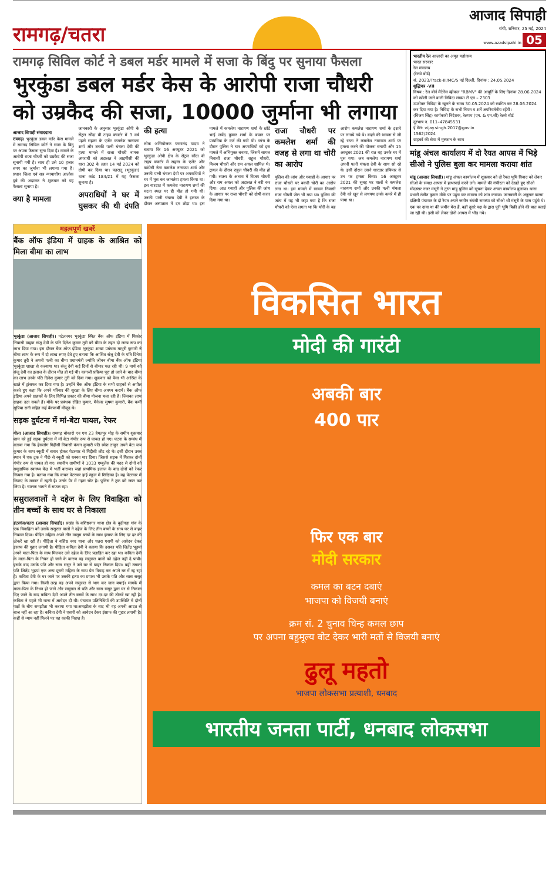रामगढ़/चतरा
आजाद सिपाही
रांची, शनिवार, 25 मई, 2024
www.azadsipahi.in 05
रामगढ़ सिविल कोर्ट ने डबल मर्डर मामले में सजा के बिंदु पर सुनाया फैसला
भुरकुंडा डबल मर्डर केस के आरोपी राजा चौधरी को उम्रकैद की सजा, 10000 जुर्माना भी लगाया
आजाद सिपाही संवाददाता
रामगढ़। भुरकुंडा डबल मर्डर केस मामले में रामगढ़ सिविल कोर्ट ने सजा के बिंदु पर अपना फैसला सुना दिया है। मामले के आरोपी राजा चौधरी को उम्रकैद की सजा सुनायी गयी है। साथ ही उसे 10 हजार रुपए का जुर्माना भी लगाया गया है। प्रधान जिला एवं सत्र न्यायाधीश आलोक दुबे की अदालत ने शुक्रवार को यह फैसला सुनाया है।
क्या है मामला
जानकारी के अनुसार भुरकुंडा ओपी के सेंट्रल सौंदा बी टाइप क्वार्टर में 3 वर्ष पहले सहारा के एजेंट कमलेश नारायण शर्मा और उनकी पत्नी चंचला देवी की हत्या मामले में राजा चौधरी नामक अपराधी को अदालत ने आइपीसी की धारा 302 के तहत 14 मई 2024 को दोषी कर दिया था। पतरातू (भुरकुंडा) थाना कांड 184/21 में यह फैसला सुनाया है।
अपराधियों ने घर में घुसकर की थी दंपति की हत्या
लोक अभियोजक परमानंद यादव ने बताया कि 16 अक्टूबर 2021 को भुरकुंडा ओपी क्षेत्र के सेंट्रल सौंदा बी टाइप क्वार्टर में सहारा के एजेंट और कांग्रेसी नेता कमलेश नारायण शर्मा और उनकी पत्नी चंचला देवी पर अपराधियों ने घर में घुस कर जानलेवा हमला किया था। इस वारदात में कमलेश नारायण शर्मा की घटना स्थल पर ही मौत हो गयी थी। उनकी पत्नी चंचला देवी ने इलाज के दौरान अस्पताल में दम तोड़ा था। इस मामले में कमलेश नारायण शर्मा के छोटे भाई जयेंद्र कुमार शर्मा के बयान पर प्राथमिक के दर्ज की गयी थी। जांच के दौरान पुलिस ने चार अपराधियों को इस मामले में अभियुक्त बनाया, जिसमें सायल निवासी राजा चौधरी, राहुल चौधरी, विजय चौधरी और राम अचल शामिल थे। ट्रायल के दौरान राहुल चौधरी की मौत हो गयी। साक्ष्य के अभाव में विजय चौधरी और राम अचल को अदालत ने बरी कर दिया। आठ गवाहों और पुलिस की जांच के आधार पर राजा चौधरी को दोषी करार दिया गया था।
राजा चौधरी पर कमलेश शर्मा की वजह से लगा था चोरी का आरोप
पुलिस की जांच और गवाहों के आधार पर राजा चौधरी पर बकरी चोरी का आरोप लगा था। इस मामले में सायल निवासी राजा चौधरी जेल भी गया था। पुलिस की जांच में यह भी कहा गया है कि राजा चौधरी को ऐसा लगता था कि चोरी के यह आरोप कमलेश नारायण शर्मा के इशारे पर लगाये गये थे। बदले की भावना से जी रहे राजा ने कमलेश नारायण शर्मा पर हमला करने की योजना बनायी और 15 अक्टूबर 2021 की रात वह उनके घर में घुस गया। जब कमलेश नारायण शर्मा अपनी पत्नी चंचला देवी के साथ सो रहे थे। इसी दौरान उसने धारदार हथियार से उन पर हमला किया। 16 अक्टूबर 2021 की सुबह घर वालों ने कमलेश नारायण शर्मा और उनकी पत्नी चंचला देवी को खून से लथपथ उनके कमरे में ही पाया था।
भारतीय रेल आज़ादी का अमृत महोत्सव
भारत सरकार
रेल मंत्रालय
(रेलवे बोर्ड)
सं. 2023/Track-III/MC/5 नई दिल्ली, दिनांक : 24.05.2024
शुद्धिपत्र -VII
विषय : रेल बोर्न मैंटेनेंस व्हीकल "RBMV" की आपूर्ति के लिए दिनांक 28.06.2024 को खोली जाने वाली निविदा संख्या टी एम – 2303
उपरोक्त निविदा के खुलने के समय 30.05.2024 को स्थगित कर 28.06.2024 कर दिया गया है। निविदा के सभी नियम व शर्तें अपरिवर्तनीय रहेंगी।
(विजय सिंह) कार्यकारी निदेशक, रेलपथ (एम. & एम.सी) रेलवे बोर्ड
दूरभाष न. 011–47845531
ई मेल: vijay.singh.2017@gov.in
1562/2024
ग्राहकों की सेवा में मुस्कान के साथ
मांडू अंचल कार्यालय में दो रैयत आपस में भिड़े सीओ ने पुलिस बुला कर मामला कराया शांत
मांडू (आजाद सिपाही)। मांडू अंचल कार्यालय में शुक्रवार को दो रैयत भूमि विवाद को लेकर सीओ के समक्ष आपस में हाथापाई करने लगे। मामले की गंभीरता को देखते हुए सीओ मोदस्सर नजर मंसूरी ने तुरंत मांडू पुलिस को सूचना देकर अंचल कार्यालय बुलाया। थाना प्रभारी रंजीत कुमार मौके पर पहुंच कर मामला को शांत कराया। जानकारी के अनुसार करमा दक्षिणी पंचायत के दो रैयत अपने जमीन संबंधी समस्या को सीओ श्री मंसूरी के पास पहुंचे थे। एक का दावा था की जमीन मेरा हैं, वहीं दूसरे पक्ष के द्वारा पूरी भूमि बिक्री होने की बात बताई जा रही थी। इसी को लेकर दोनो आपस में भीड़ गये।
महत्वपूर्ण खबरें
बैंक ऑफ इंडिया में ग्राहक के आश्रित को मिला बीमा का लाभ
भुरकुंडा (आजाद सिपाही)। पटेलनगर भुरकुंडा स्थित बैंक ऑफ इंडिया में चिकोर निवासी ग्राहक संजू देवी के पति दिनेश कुमार तुरी को बीमा के तहत दो लाख रूप का लाभ दिया गया। इस दौरान बैंक ऑफ इंडिया भुरकुंडा शाखा प्रबंधक माधुरी कुमारी ने बीमा लाभ के रूप में दो लाख रुपए देते हुए बताया कि आश्रित संजू देवी के पति दिनेश कुमार तुरी ने अपनी पत्नी का बीमा प्रधानमंत्री ज्योति जीवन बीमा बैंक ऑफ इंडिया भुरकुंडा शाखा से करवाया था। संजू देवी कई दिनों से बीमार चल रही थी। 9 मार्च को संजू देवी का इलाज के दौरान मौत हो गई थी। कागजी प्रक्रिया पूरा हो जाने के बाद बीमा का लाभ उनके पति दिनेश कुमार तुरी को दिया गया। शुक्रवार को पैसा भी आश्रित के खाते में ट्रांसफर कर दिया गया है। उन्होंने बैंक ऑफ इंडिया के सभी ग्राहकों से अपील करते हुए कहा कि अपने परिवार की सुरक्षा के लिए बीमा अवश्य करायें। बैंक ऑफ इंडिया अपने ग्राहकों के लिए विभिन्न प्रकार की बीमा योजना चला रही है। जिसका लाभ ग्राहक उठा सकते हैं। मौके पर प्रबंधक रोहित कुमार, मैनेजर सुषमा कुमारी, बैंक कर्मी सुप्रिया रानी सहित कई बैंककर्मी मौजूद थे।
सड़क दुर्घटना में मां-बेटा घायल, रेफर
गोला (आजाद सिपाही)। रामगढ़ बोकारो एन एच 23 हेमतपुर मोड़ के समीप शुक्रवार शाम को हुई सड़क दुर्घटना में माँ बेटा गंभीर रूप से घायल हो गए। घटना के सम्बंध में बताया गया कि हेसलोंग गिद्दीसी निवासी कंचन कुमारी पति रमेश ठाकुर अपने बेटा जय कुमार के साथ स्कूटी में सवार होकर पेटरवार से गिद्दीसी लौट रहे थे। इसी दौरान उक्त स्थान में एक ट्रक ने पीछे से स्कूटी को धक्का मार दिया। जिससे सड़क में गिरकर दोनों गंभीर रूप से घायल हो गए। स्थानीय ग्रामीणों ने 1033 एम्बुलेंस की मदद से दोनों को समुदायिक स्वास्थ्य केंद्र में भर्ती कराया। जहां प्राथमिक इलाज के बाद दोनों को रेफर कियस गया है। बताया गया कि कंचन पेटरवार हाई स्कूल में शिक्षिका है। वह पेटरवार में किराए के मकान में रहती है। उनके पैर में गहरा चोट है। पुलिस ने ट्रक को जब्त कर लिया है। चालक भागने में सफल रहा।
ससुरालवालों ने दहेज के लिए विवाहिता को तीन बच्चों के साथ घर से निकाला
हंटरगंज/चतरा (आजाद सिपाही)। प्रखंड के बशिष्ठनगर थाना क्षेत्र के बुढीगड़ा गांव के एक विवाहिता को उसके ससुराल वालों ने दहेज के लिए तीन बच्चों के साथ घर से बाहर निकाल दिया। पीड़ित महिला अपने तीन मासूम बच्चों के साथ इंसाफ के लिए दर दर की ठोकरें खा रही है। पीड़िता ने वशिष्ठ नगर थाना और चतरा एसपी को आवेदन देकर इंसाफ की गुहार लगायी है। पीड़िता कविता देवी ने बताया कि उसका पति जितेंद्र भूइयां अपने माता-पिता के साथ मिलकर उसे दहेज के लिए प्रताड़ित कर रहा था। कविता देवी के माता-पिता के निधन हो जाने के कारण वह ससुराल वालों को दहेज नहीं दे पायी। इसके बाद उसके पति और सास ससुर ने उसे घर से बाहर निकाल दिया। वहीं उसका पति जितेंद्र भूइयां एक अन्य दूसरी महिला के साथ प्रेम विवाह कर अपने घर में रह रहा है। कविता देवी के घर जाने पर उसकी हत्या का प्रयास भी उसके पति और सास ससुर द्वारा किया गया। किसी तरह वह अपने ससुराल से भाग कर जान बचाई। मायके में माता-पिता के निधन हो जाने और ससुराल से पति और सास ससुर द्वारा घर से निकाल दिए जाने के बाद कविता देवी अपने तीन बच्चों के साथ दर-दर की ठोकरें खा रही है। कविता ने पहले भी थाना में आवेदन दी थी। पंचायत प्रतिनिधियों की उपस्थिति में दोनों पक्षों के बीच समझौता भी कराया गया था।समझौता के बाद भी वह अपनी आदत से बाज नहीं आ रहा है। कविता देवी ने एसपी को आवेदन देकर इंसाफ की गुहार लगायी है। कहीं से न्याय नहीं मिलने पर वह काफी निराश है।
विकसित भारत
मोदी की गारंटी
अबकी बार
400 पार
फिर एक बार
मोदी सरकार
कमल का बटन दबाएं
भाजपा को विजयी बनाएं
क्रम सं. 2 चुनाव चिन्ह कमल छाप
पर अपना बहुमूल्य वोट देकर भारी मतों से विजयी बनाएं
ढुलू महतो
भाजपा लोकसभा प्रत्याशी, धनबाद
भारतीय जनता पार्टी, धनबाद लोकसभा